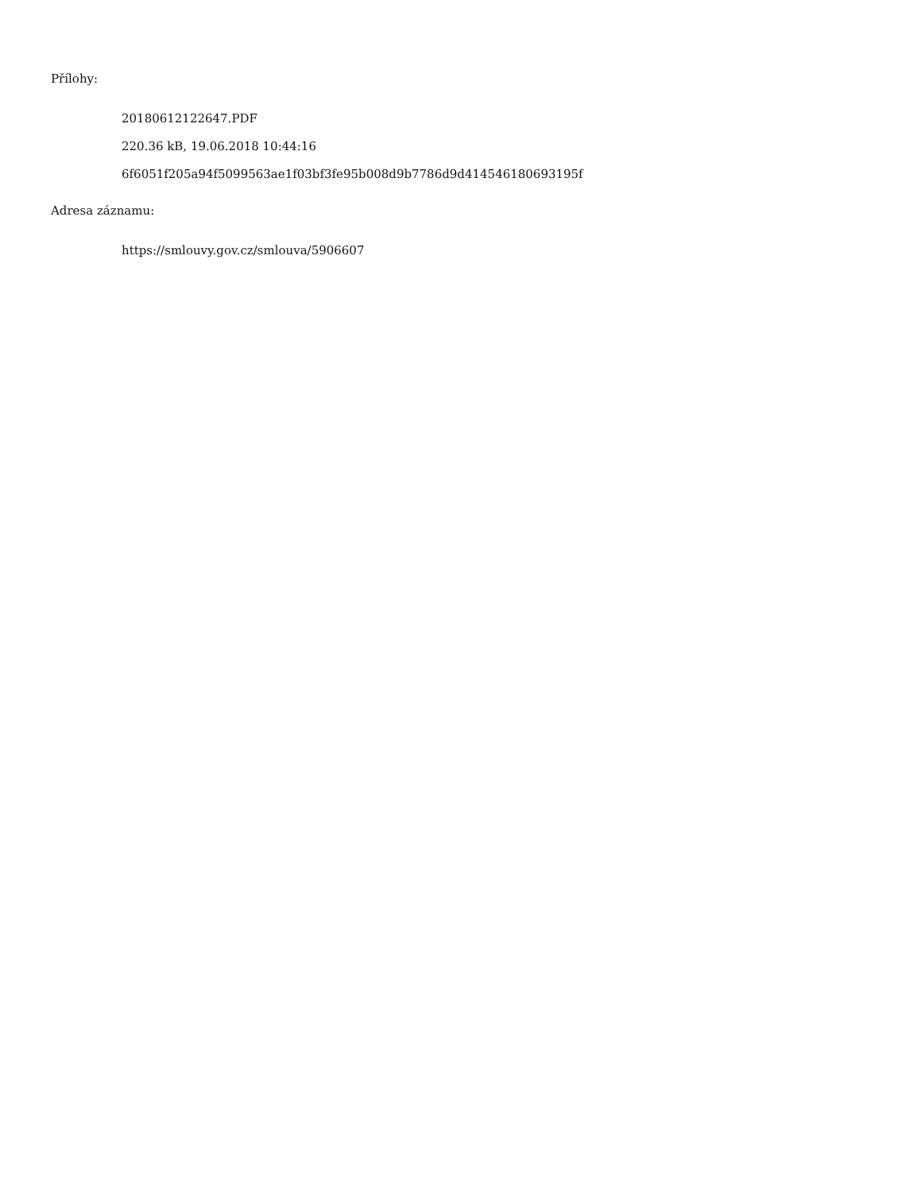Přílohy:
20180612122647.PDF
220.36 kB, 19.06.2018 10:44:16
6f6051f205a94f5099563ae1f03bf3fe95b008d9b7786d9d414546180693195f
Adresa záznamu:
https://smlouvy.gov.cz/smlouva/5906607